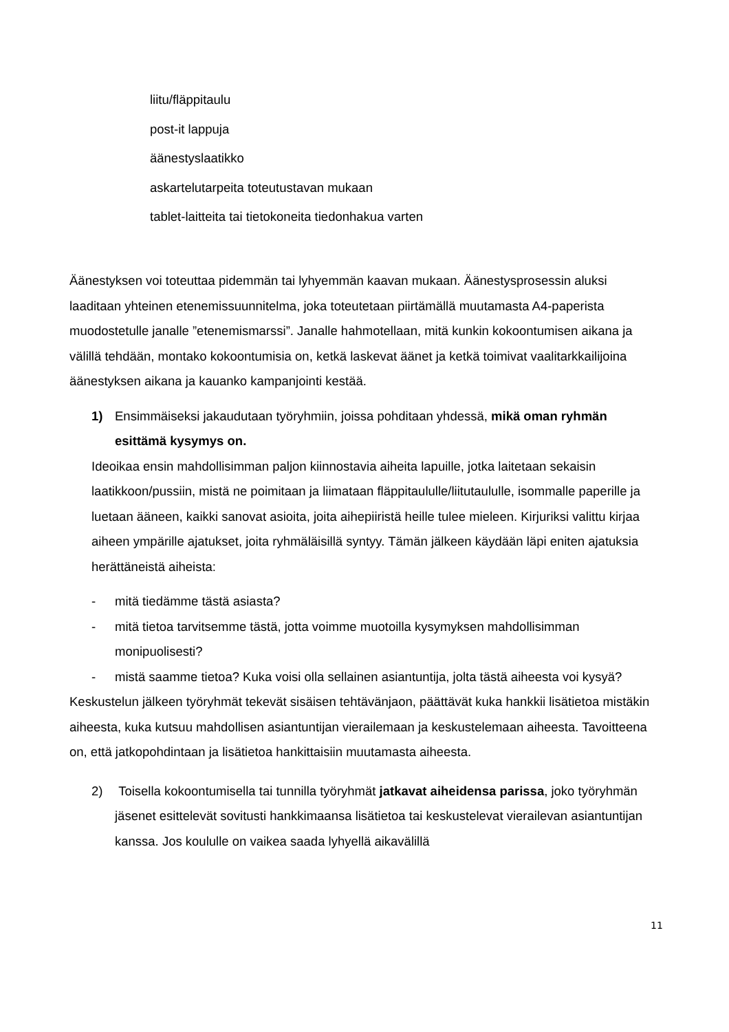liitu/fläppitaulu
post-it lappuja
äänestyslaatikko
askartelutarpeita toteutustavan mukaan
tablet-laitteita tai tietokoneita tiedonhakua varten
Äänestyksen voi toteuttaa pidemmän tai lyhyemmän kaavan mukaan. Äänestysprosessin aluksi laaditaan yhteinen etenemissuunnitelma, joka toteutetaan piirtämällä muutamasta A4-paperista muodostetulle janalle ”etenemismarssi”. Janalle hahmotellaan, mitä kunkin kokoontumisen aikana ja välillä tehdään, montako kokoontumisia on, ketkä laskevat äänet ja ketkä toimivat vaalitarkkailijoina äänestyksen aikana ja kauanko kampanjointi kestää.
1) Ensimmäiseksi jakaudutaan työryhmiin, joissa pohditaan yhdessä, mikä oman ryhmän esittämä kysymys on.
Ideoikaa ensin mahdollisimman paljon kiinnostavia aiheita lapuille, jotka laitetaan sekaisin laatikkoon/pussiin, mistä ne poimitaan ja liimataan fläppitaululle/liitutaululle, isommalle paperille ja luetaan ääneen, kaikki sanovat asioita, joita aihepiiristä heille tulee mieleen. Kirjuriksi valittu kirjaa aiheen ympärille ajatukset, joita ryhmäläisillä syntyy. Tämän jälkeen käydään läpi eniten ajatuksia herättäneistä aiheista:
- mitä tiedämme tästä asiasta?
- mitä tietoa tarvitsemme tästä, jotta voimme muotoilla kysymyksen mahdollisimman monipuolisesti?
- mistä saamme tietoa? Kuka voisi olla sellainen asiantuntija, jolta tästä aiheesta voi kysyä?
Keskustelun jälkeen työryhmät tekevät sisäisen tehtävänjaon, päättävät kuka hankkii lisätietoa mistäkin aiheesta, kuka kutsuu mahdollisen asiantuntijan vierailemaan ja keskustelemaan aiheesta. Tavoitteena on, että jatkopohdintaan ja lisätietoa hankittaisiin muutamasta aiheesta.
2) Toisella kokoontumisella tai tunnilla työryhmät jatkavat aiheidensa parissa, joko työryhmän jäsenet esittelevät sovitusti hankkimaansa lisätietoa tai keskustelevat vierailevan asiantuntijan kanssa. Jos koululle on vaikea saada lyhyellä aikavälillä
11